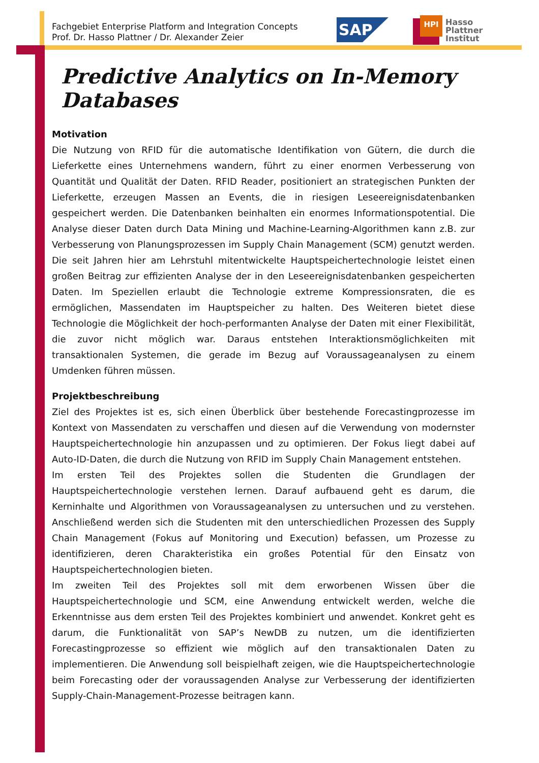Fachgebiet Enterprise Platform and Integration Concepts
Prof. Dr. Hasso Plattner / Dr. Alexander Zeier
SAP
HPI
Hasso
Plattner
Institut
Predictive Analytics on In-Memory Databases
Motivation
Die Nutzung von RFID für die automatische Identifikation von Gütern, die durch die Lieferkette eines Unternehmens wandern, führt zu einer enormen Verbesserung von Quantität und Qualität der Daten. RFID Reader, positioniert an strategischen Punkten der Lieferkette, erzeugen Massen an Events, die in riesigen Leseereignisdatenbanken gespeichert werden. Die Datenbanken beinhalten ein enormes Informationspotential. Die Analyse dieser Daten durch Data Mining und Machine-Learning-Algorithmen kann z.B. zur Verbesserung von Planungsprozessen im Supply Chain Management (SCM) genutzt werden. Die seit Jahren hier am Lehrstuhl mitentwickelte Hauptspeichertechnologie leistet einen großen Beitrag zur effizienten Analyse der in den Leseereignisdatenbanken gespeicherten Daten. Im Speziellen erlaubt die Technologie extreme Kompressionsraten, die es ermöglichen, Massendaten im Hauptspeicher zu halten. Des Weiteren bietet diese Technologie die Möglichkeit der hoch-performanten Analyse der Daten mit einer Flexibilität, die zuvor nicht möglich war. Daraus entstehen Interaktionsmöglichkeiten mit transaktionalen Systemen, die gerade im Bezug auf Voraussageanalysen zu einem Umdenken führen müssen.
Projektbeschreibung
Ziel des Projektes ist es, sich einen Überblick über bestehende Forecastingprozesse im Kontext von Massendaten zu verschaffen und diesen auf die Verwendung von modernster Hauptspeichertechnologie hin anzupassen und zu optimieren. Der Fokus liegt dabei auf Auto-ID-Daten, die durch die Nutzung von RFID im Supply Chain Management entstehen.
Im ersten Teil des Projektes sollen die Studenten die Grundlagen der Hauptspeichertechnologie verstehen lernen. Darauf aufbauend geht es darum, die Kerninhalte und Algorithmen von Voraussageanalysen zu untersuchen und zu verstehen. Anschließend werden sich die Studenten mit den unterschiedlichen Prozessen des Supply Chain Management (Fokus auf Monitoring und Execution) befassen, um Prozesse zu identifizieren, deren Charakteristika ein großes Potential für den Einsatz von Hauptspeichertechnologien bieten.
Im zweiten Teil des Projektes soll mit dem erworbenen Wissen über die Hauptspeichertechnologie und SCM, eine Anwendung entwickelt werden, welche die Erkenntnisse aus dem ersten Teil des Projektes kombiniert und anwendet. Konkret geht es darum, die Funktionalität von SAP’s NewDB zu nutzen, um die identifizierten Forecastingprozesse so effizient wie möglich auf den transaktionalen Daten zu implementieren. Die Anwendung soll beispielhaft zeigen, wie die Hauptspeichertechnologie beim Forecasting oder der voraussagenden Analyse zur Verbesserung der identifizierten Supply-Chain-Management-Prozesse beitragen kann.